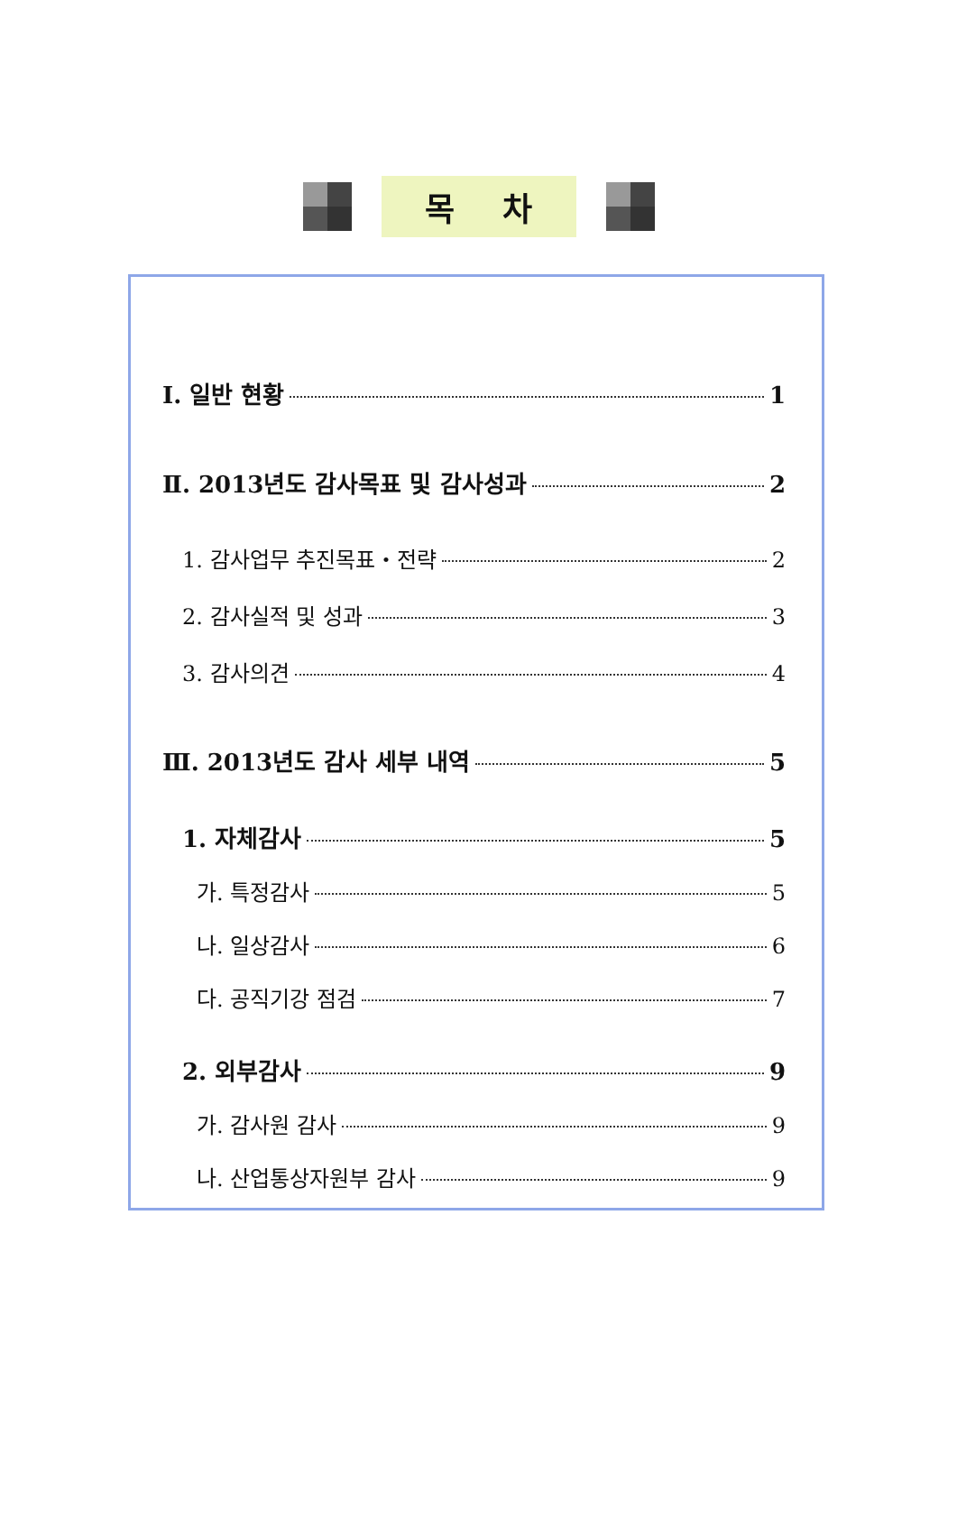목 차
Ⅰ. 일반 현황 1
Ⅱ. 2013년도 감사목표 및 감사성과 2
1. 감사업무 추진목표・전략 2
2. 감사실적 및 성과 3
3. 감사의견 4
Ⅲ. 2013년도 감사 세부 내역 5
1. 자체감사 5
가. 특정감사 5
나. 일상감사 6
다. 공직기강 점검 7
2. 외부감사 9
가. 감사원 감사 9
나. 산업통상자원부 감사 9